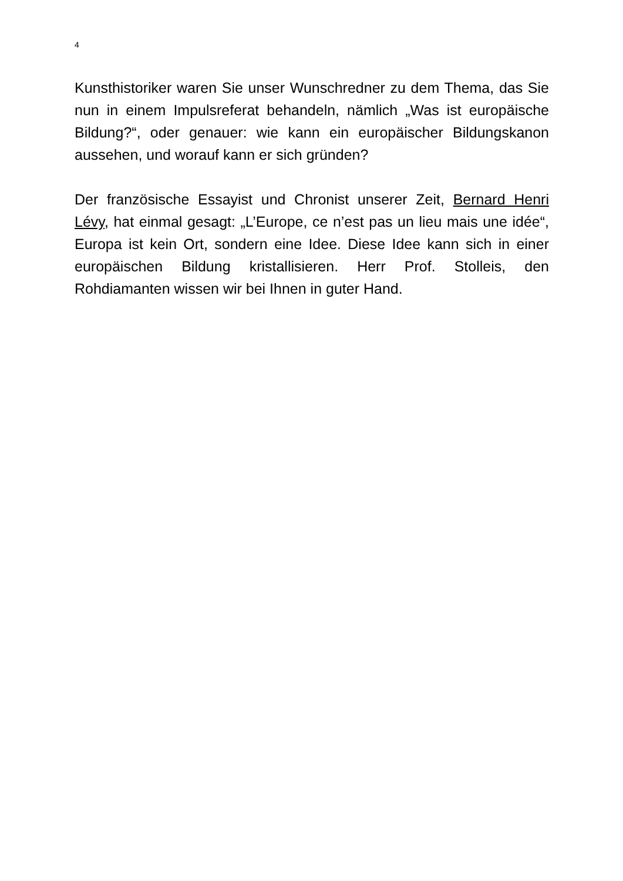4
Kunsthistoriker waren Sie unser Wunschredner zu dem Thema, das Sie nun in einem Impulsreferat behandeln, nämlich „Was ist europäische Bildung?“, oder genauer: wie kann ein europäischer Bildungskanon aussehen, und worauf kann er sich gründen?
Der französische Essayist und Chronist unserer Zeit, Bernard Henri Lévy, hat einmal gesagt: „L’Europe, ce n’est pas un lieu mais une idée“, Europa ist kein Ort, sondern eine Idee. Diese Idee kann sich in einer europäischen Bildung kristallisieren. Herr Prof. Stolleis, den Rohdiamanten wissen wir bei Ihnen in guter Hand.